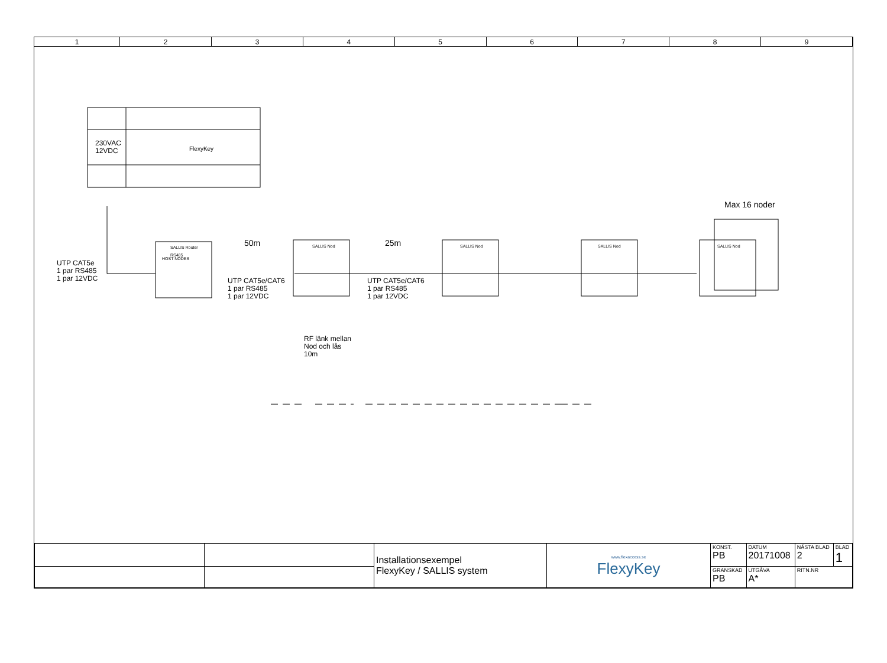| 1 | 2 | 3 | 4 | 5 | 6 | 7 | 8 | 9 |
230VAC
12VDC
FlexyKey
Max 16 noder
SALLIS Router
RS485
HOST NODES
50m 25m
SALLIS Nod SALLIS Nod SALLIS Nod SALLIS Nod
UTP CAT5e
1 par RS485
1 par 12VDC
UTP CAT5e/CAT6
1 par RS485
1 par 12VDC
UTP CAT5e/CAT6
1 par RS485
1 par 12VDC
RF länk mellan
Nod och lås
10m
| | | Installationsexempel FlexyKey / SALLIS system | www.flexaccess.se FlexyKey | KONST. PB | DATUM 20171008 | NÄSTA BLAD 2 | BLAD 1 |
| | | | | GRANSKAD PB | UTGÅVA A* | RITN.NR | |